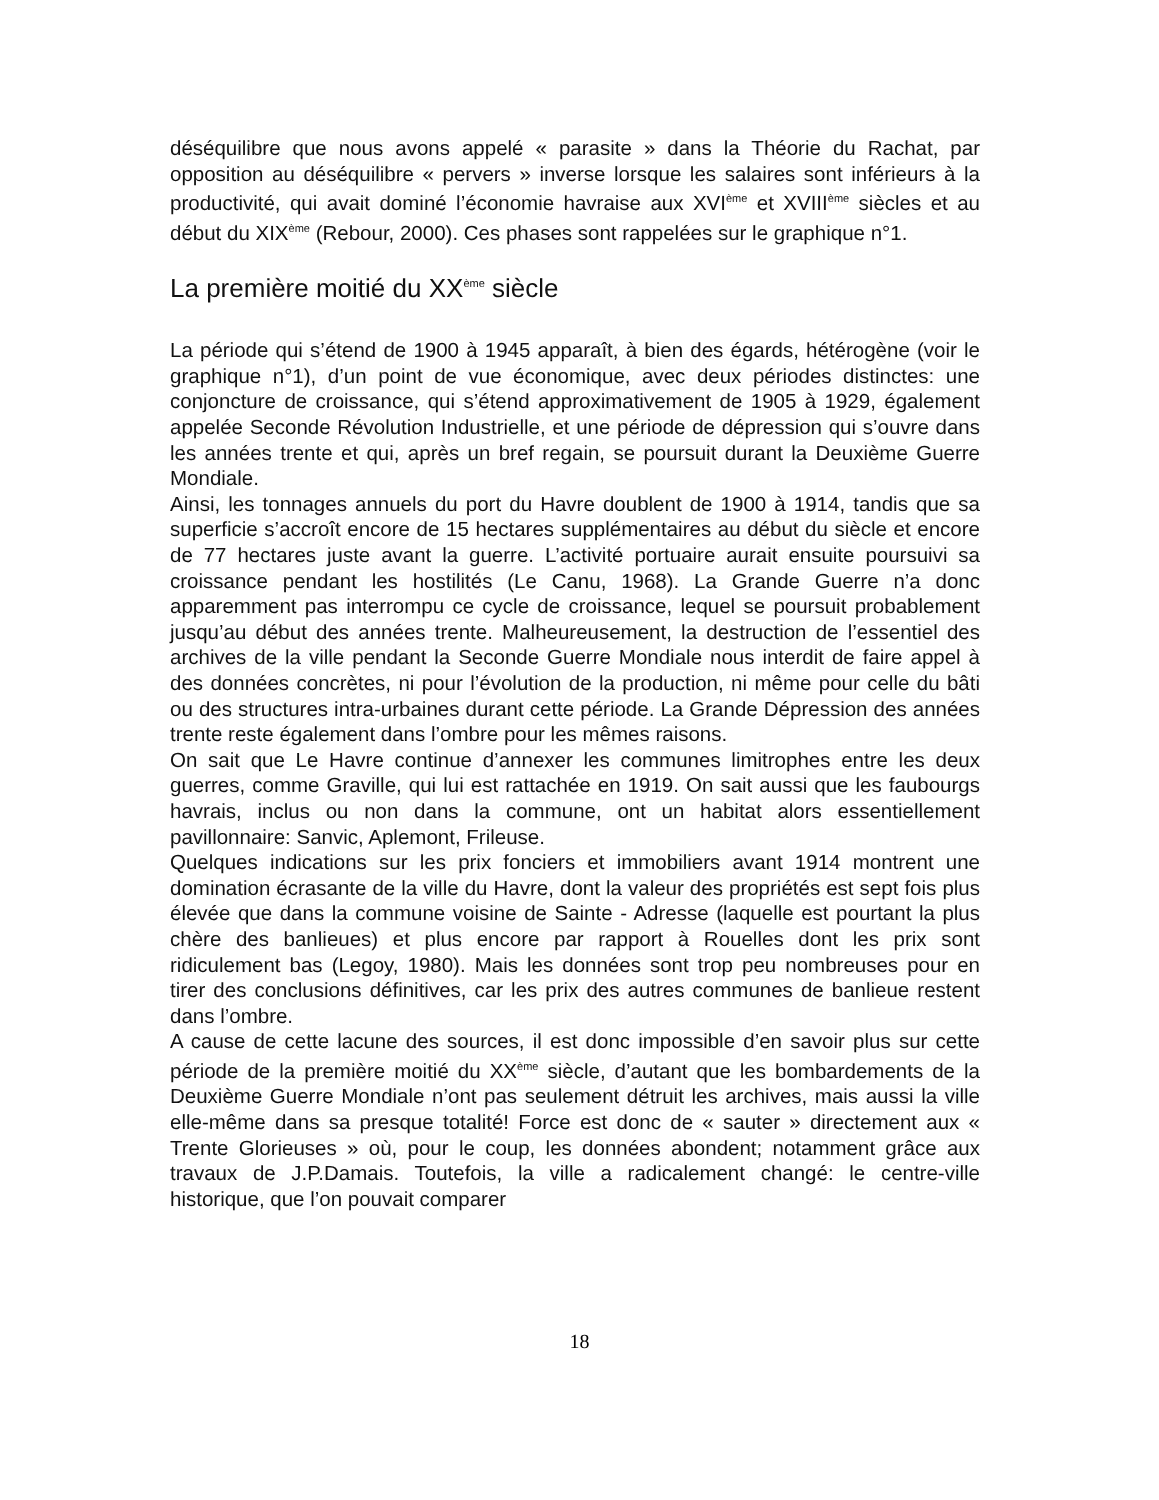déséquilibre que nous avons appelé « parasite » dans la Théorie du Rachat, par opposition au déséquilibre « pervers » inverse lorsque les salaires sont inférieurs à la productivité, qui avait dominé l’économie havraise aux XVI<sup>ème</sup> et XVIII<sup>ème</sup> siècles et au début du XIX<sup>ème</sup> (Rebour, 2000). Ces phases sont rappelées sur le graphique n°1.
La première moitié du XX<sup>ème</sup> siècle
La période qui s’étend de 1900 à 1945 apparaît, à bien des égards, hétérogène (voir le graphique n°1), d’un point de vue économique, avec deux périodes distinctes: une conjoncture de croissance, qui s’étend approximativement de 1905 à 1929, également appelée Seconde Révolution Industrielle, et une période de dépression qui s’ouvre dans les années trente et qui, après un bref regain, se poursuit durant la Deuxième Guerre Mondiale.
Ainsi, les tonnages annuels du port du Havre doublent de 1900 à 1914, tandis que sa superficie s’accroît encore de 15 hectares supplémentaires au début du siècle et encore de 77 hectares juste avant la guerre. L’activité portuaire aurait ensuite poursuivi sa croissance pendant les hostilités (Le Canu, 1968). La Grande Guerre n’a donc apparemment pas interrompu ce cycle de croissance, lequel se poursuit probablement jusqu’au début des années trente. Malheureusement, la destruction de l’essentiel des archives de la ville pendant la Seconde Guerre Mondiale nous interdit de faire appel à des données concrètes, ni pour l’évolution de la production, ni même pour celle du bâti ou des structures intra-urbaines durant cette période. La Grande Dépression des années trente reste également dans l’ombre pour les mêmes raisons.
On sait que Le Havre continue d’annexer les communes limitrophes entre les deux guerres, comme Graville, qui lui est rattachée en 1919. On sait aussi que les faubourgs havrais, inclus ou non dans la commune, ont un habitat alors essentiellement pavillonnaire: Sanvic, Aplemont, Frileuse.
Quelques indications sur les prix fonciers et immobiliers avant 1914 montrent une domination écrasante de la ville du Havre, dont la valeur des propriétés est sept fois plus élevée que dans la commune voisine de Sainte - Adresse (laquelle est pourtant la plus chère des banlieues) et plus encore par rapport à Rouelles dont les prix sont ridiculement bas (Legoy, 1980). Mais les données sont trop peu nombreuses pour en tirer des conclusions définitives, car les prix des autres communes de banlieue restent dans l’ombre.
A cause de cette lacune des sources, il est donc impossible d’en savoir plus sur cette période de la première moitié du XX<sup>ème</sup> siècle, d’autant que les bombardements de la Deuxième Guerre Mondiale n’ont pas seulement détruit les archives, mais aussi la ville elle-même dans sa presque totalité! Force est donc de « sauter » directement aux « Trente Glorieuses » où, pour le coup, les données abondent; notamment grâce aux travaux de J.P.Damais. Toutefois, la ville a radicalement changé: le centre-ville historique, que l’on pouvait comparer
18